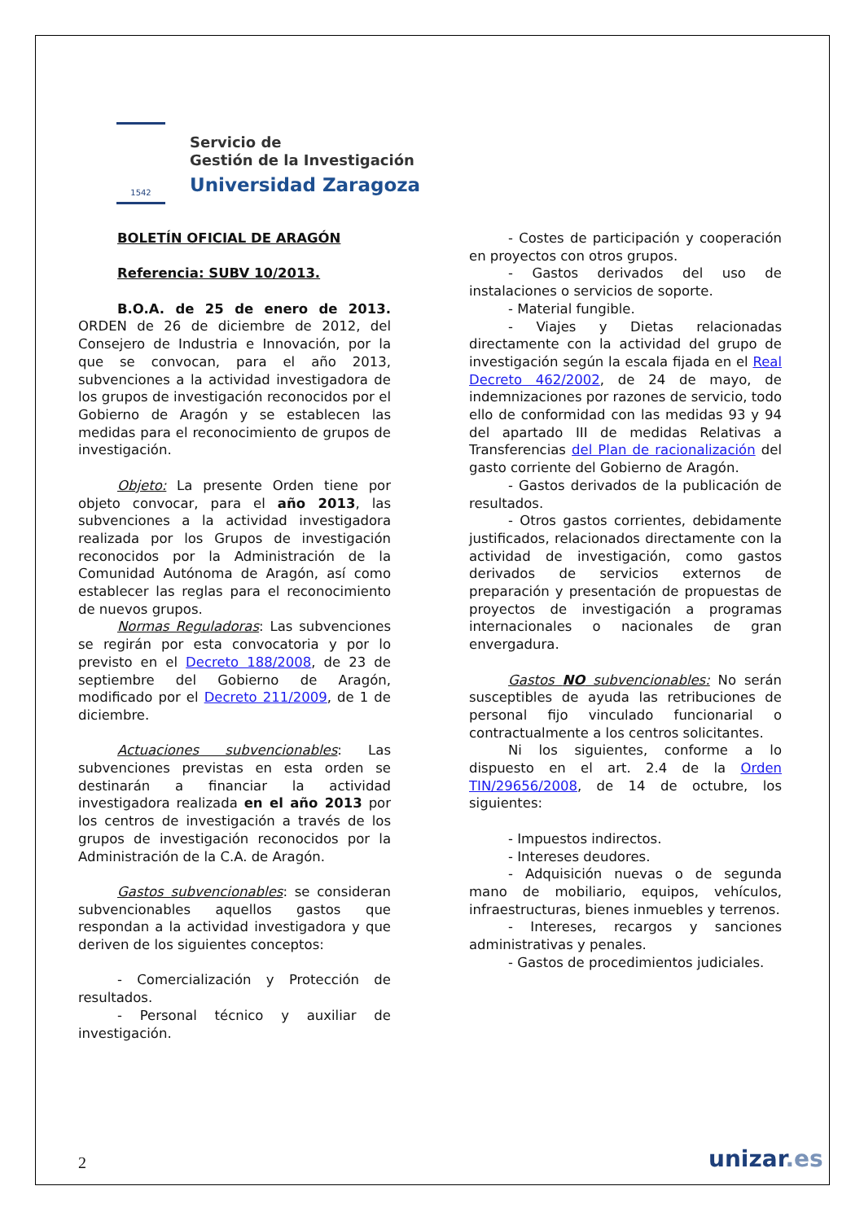1542
Servicio de
Gestión de la Investigación
Universidad Zaragoza
BOLETÍN OFICIAL DE ARAGÓN
Referencia: SUBV 10/2013.
B.O.A. de 25 de enero de 2013. ORDEN de 26 de diciembre de 2012, del Consejero de Industria e Innovación, por la que se convocan, para el año 2013, subvenciones a la actividad investigadora de los grupos de investigación reconocidos por el Gobierno de Aragón y se establecen las medidas para el reconocimiento de grupos de investigación.
Objeto: La presente Orden tiene por objeto convocar, para el año 2013, las subvenciones a la actividad investigadora realizada por los Grupos de investigación reconocidos por la Administración de la Comunidad Autónoma de Aragón, así como establecer las reglas para el reconocimiento de nuevos grupos.
Normas Reguladoras: Las subvenciones se regirán por esta convocatoria y por lo previsto en el Decreto 188/2008, de 23 de septiembre del Gobierno de Aragón, modificado por el Decreto 211/2009, de 1 de diciembre.
Actuaciones subvencionables: Las subvenciones previstas en esta orden se destinarán a financiar la actividad investigadora realizada en el año 2013 por los centros de investigación a través de los grupos de investigación reconocidos por la Administración de la C.A. de Aragón.
Gastos subvencionables: se consideran subvencionables aquellos gastos que respondan a la actividad investigadora y que deriven de los siguientes conceptos:
- Comercialización y Protección de resultados.
- Personal técnico y auxiliar de investigación.
- Costes de participación y cooperación en proyectos con otros grupos.
- Gastos derivados del uso de instalaciones o servicios de soporte.
- Material fungible.
- Viajes y Dietas relacionadas directamente con la actividad del grupo de investigación según la escala fijada en el Real Decreto 462/2002, de 24 de mayo, de indemnizaciones por razones de servicio, todo ello de conformidad con las medidas 93 y 94 del apartado III de medidas Relativas a Transferencias del Plan de racionalización del gasto corriente del Gobierno de Aragón.
- Gastos derivados de la publicación de resultados.
- Otros gastos corrientes, debidamente justificados, relacionados directamente con la actividad de investigación, como gastos derivados de servicios externos de preparación y presentación de propuestas de proyectos de investigación a programas internacionales o nacionales de gran envergadura.
Gastos NO subvencionables: No serán susceptibles de ayuda las retribuciones de personal fijo vinculado funcionarial o contractualmente a los centros solicitantes.
Ni los siguientes, conforme a lo dispuesto en el art. 2.4 de la Orden TIN/29656/2008, de 14 de octubre, los siguientes:
- Impuestos indirectos.
- Intereses deudores.
- Adquisición nuevas o de segunda mano de mobiliario, equipos, vehículos, infraestructuras, bienes inmuebles y terrenos.
- Intereses, recargos y sanciones administrativas y penales.
- Gastos de procedimientos judiciales.
2 unizar.es